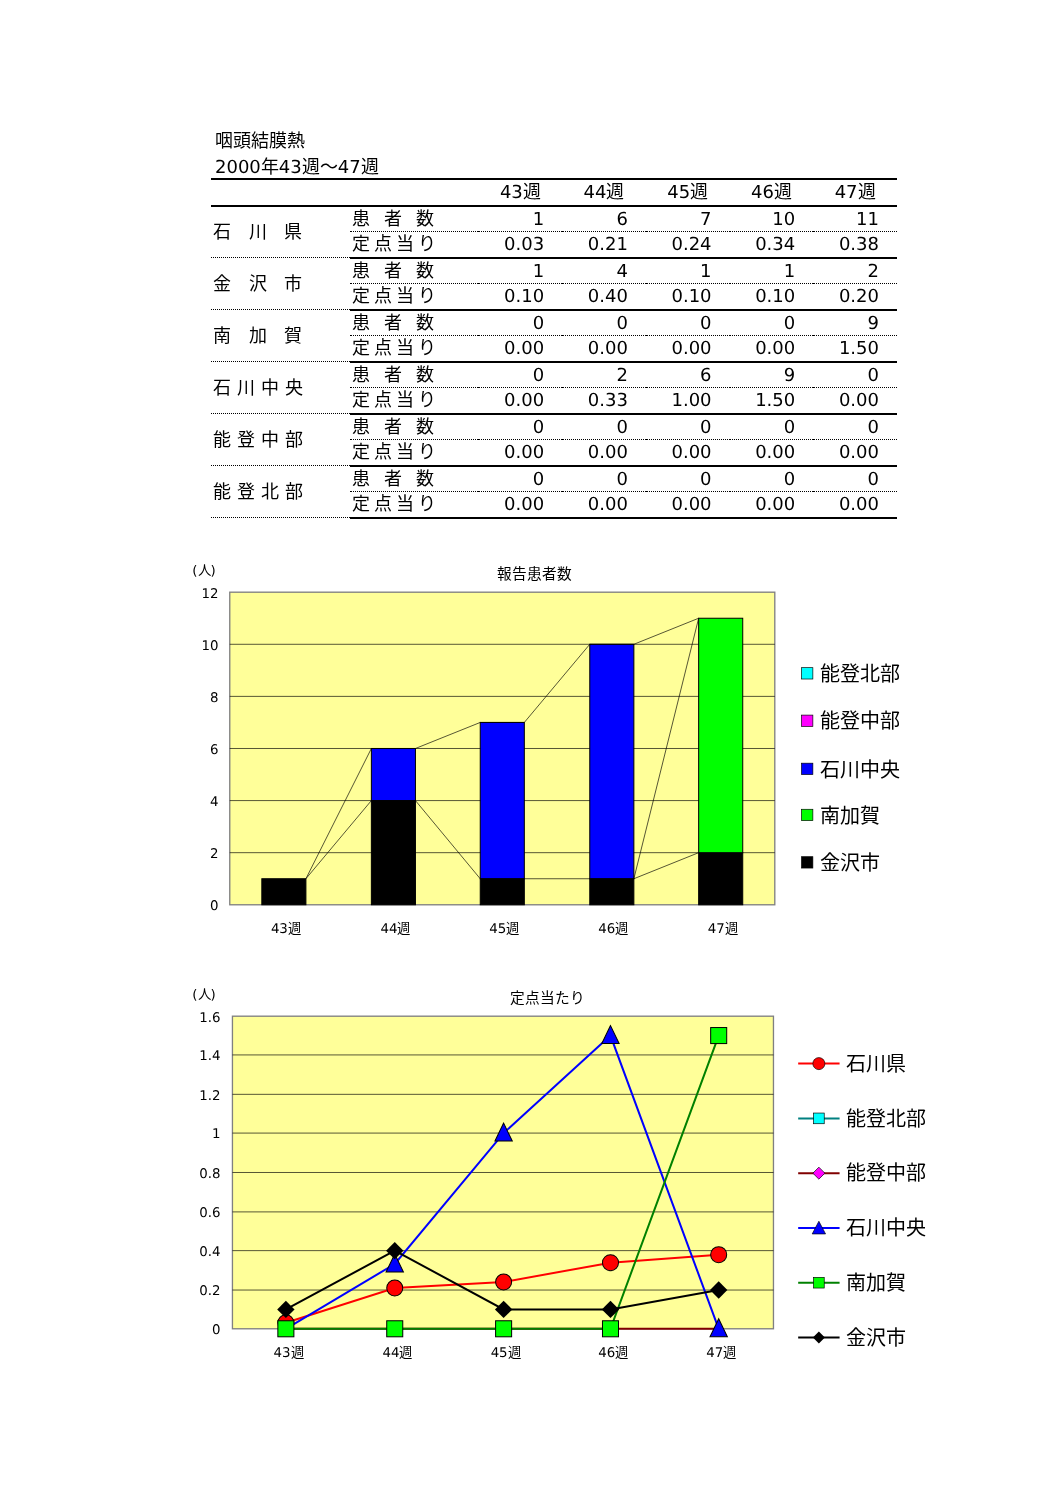咽頭結膜熱
2000年43週～47週
| | | 43週 | 44週 | 45週 | 46週 | 47週 |
| --- | --- | --- | --- | --- | --- | --- |
| 石 川 県 | 患 者 数 | 1 | 6 | 7 | 10 | 11 |
| | 定点当り | 0.03 | 0.21 | 0.24 | 0.34 | 0.38 |
| 金 沢 市 | 患 者 数 | 1 | 4 | 1 | 1 | 2 |
| | 定点当り | 0.10 | 0.40 | 0.10 | 0.10 | 0.20 |
| 南 加 賀 | 患 者 数 | 0 | 0 | 0 | 0 | 9 |
| | 定点当り | 0.00 | 0.00 | 0.00 | 0.00 | 1.50 |
| 石川中央 | 患 者 数 | 0 | 2 | 6 | 9 | 0 |
| | 定点当り | 0.00 | 0.33 | 1.00 | 1.50 | 0.00 |
| 能登中部 | 患 者 数 | 0 | 0 | 0 | 0 | 0 |
| | 定点当り | 0.00 | 0.00 | 0.00 | 0.00 | 0.00 |
| 能登北部 | 患 者 数 | 0 | 0 | 0 | 0 | 0 |
| | 定点当り | 0.00 | 0.00 | 0.00 | 0.00 | 0.00 |
(人)
報告患者数
12
10
8
6
4
2
0
43週
44週
45週
46週
47週
能登北部
能登中部
石川中央
南加賀
金沢市
(人)
定点当たり
1.6
1.4
1.2
1
0.8
0.6
0.4
0.2
0
43週
44週
45週
46週
47週
石川県
能登北部
能登中部
石川中央
南加賀
金沢市